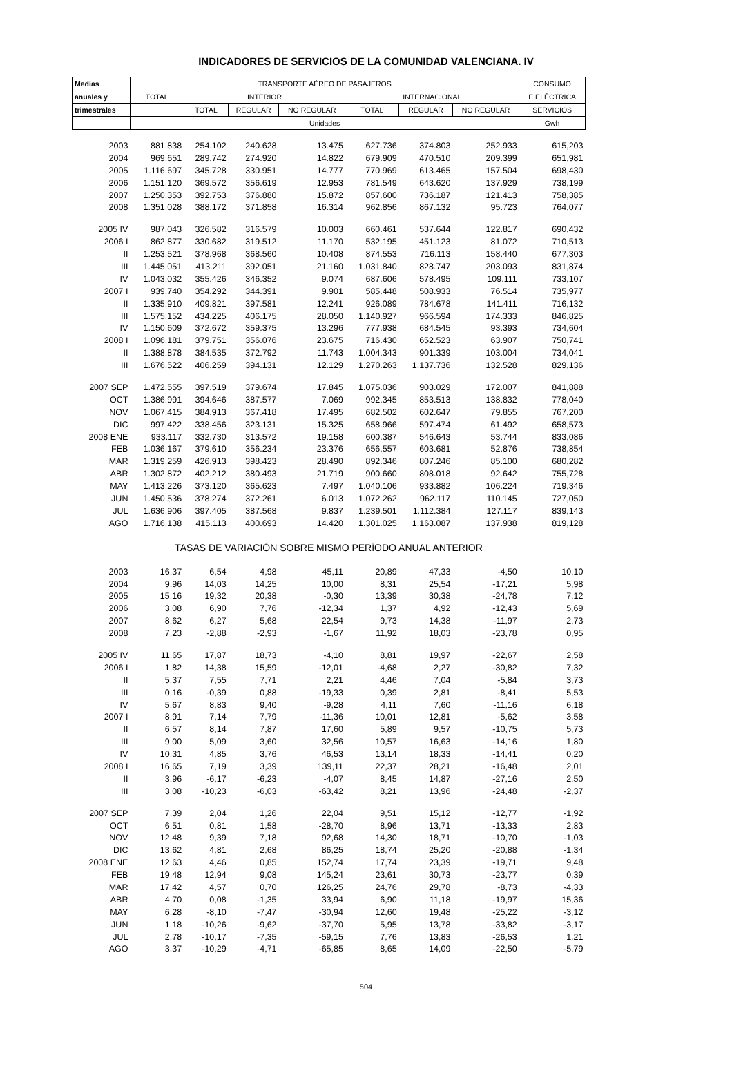INDICADORES DE SERVICIOS DE LA COMUNIDAD VALENCIANA. IV
| Medias | TRANSPORTE AÉREO DE PASAJEROS | | | | | | | CONSUMO |
| --- | --- | --- | --- | --- | --- | --- | --- | --- |
| anuales y | TOTAL | INTERIOR | | | INTERNACIONAL | | | E.ELÉCTRICA |
| trimestrales | | TOTAL | REGULAR | NO REGULAR | TOTAL | REGULAR | NO REGULAR | SERVICIOS |
| | Unidades | | | | | | | Gwh |
| 2003 | 881.838 | 254.102 | 240.628 | 13.475 | 627.736 | 374.803 | 252.933 | 615,203 |
| 2004 | 969.651 | 289.742 | 274.920 | 14.822 | 679.909 | 470.510 | 209.399 | 651,981 |
| 2005 | 1.116.697 | 345.728 | 330.951 | 14.777 | 770.969 | 613.465 | 157.504 | 698,430 |
| 2006 | 1.151.120 | 369.572 | 356.619 | 12.953 | 781.549 | 643.620 | 137.929 | 738,199 |
| 2007 | 1.250.353 | 392.753 | 376.880 | 15.872 | 857.600 | 736.187 | 121.413 | 758,385 |
| 2008 | 1.351.028 | 388.172 | 371.858 | 16.314 | 962.856 | 867.132 | 95.723 | 764,077 |
| 2005 IV | 987.043 | 326.582 | 316.579 | 10.003 | 660.461 | 537.644 | 122.817 | 690,432 |
| 2006 I | 862.877 | 330.682 | 319.512 | 11.170 | 532.195 | 451.123 | 81.072 | 710,513 |
| II | 1.253.521 | 378.968 | 368.560 | 10.408 | 874.553 | 716.113 | 158.440 | 677,303 |
| III | 1.445.051 | 413.211 | 392.051 | 21.160 | 1.031.840 | 828.747 | 203.093 | 831,874 |
| IV | 1.043.032 | 355.426 | 346.352 | 9.074 | 687.606 | 578.495 | 109.111 | 733,107 |
| 2007 I | 939.740 | 354.292 | 344.391 | 9.901 | 585.448 | 508.933 | 76.514 | 735,977 |
| II | 1.335.910 | 409.821 | 397.581 | 12.241 | 926.089 | 784.678 | 141.411 | 716,132 |
| III | 1.575.152 | 434.225 | 406.175 | 28.050 | 1.140.927 | 966.594 | 174.333 | 846,825 |
| IV | 1.150.609 | 372.672 | 359.375 | 13.296 | 777.938 | 684.545 | 93.393 | 734,604 |
| 2008 I | 1.096.181 | 379.751 | 356.076 | 23.675 | 716.430 | 652.523 | 63.907 | 750,741 |
| II | 1.388.878 | 384.535 | 372.792 | 11.743 | 1.004.343 | 901.339 | 103.004 | 734,041 |
| III | 1.676.522 | 406.259 | 394.131 | 12.129 | 1.270.263 | 1.137.736 | 132.528 | 829,136 |
| 2007 SEP | 1.472.555 | 397.519 | 379.674 | 17.845 | 1.075.036 | 903.029 | 172.007 | 841,888 |
| OCT | 1.386.991 | 394.646 | 387.577 | 7.069 | 992.345 | 853.513 | 138.832 | 778,040 |
| NOV | 1.067.415 | 384.913 | 367.418 | 17.495 | 682.502 | 602.647 | 79.855 | 767,200 |
| DIC | 997.422 | 338.456 | 323.131 | 15.325 | 658.966 | 597.474 | 61.492 | 658,573 |
| 2008 ENE | 933.117 | 332.730 | 313.572 | 19.158 | 600.387 | 546.643 | 53.744 | 833,086 |
| FEB | 1.036.167 | 379.610 | 356.234 | 23.376 | 656.557 | 603.681 | 52.876 | 738,854 |
| MAR | 1.319.259 | 426.913 | 398.423 | 28.490 | 892.346 | 807.246 | 85.100 | 680,282 |
| ABR | 1.302.872 | 402.212 | 380.493 | 21.719 | 900.660 | 808.018 | 92.642 | 755,728 |
| MAY | 1.413.226 | 373.120 | 365.623 | 7.497 | 1.040.106 | 933.882 | 106.224 | 719,346 |
| JUN | 1.450.536 | 378.274 | 372.261 | 6.013 | 1.072.262 | 962.117 | 110.145 | 727,050 |
| JUL | 1.636.906 | 397.405 | 387.568 | 9.837 | 1.239.501 | 1.112.384 | 127.117 | 839,143 |
| AGO | 1.716.138 | 415.113 | 400.693 | 14.420 | 1.301.025 | 1.163.087 | 137.938 | 819,128 |
| TASAS DE VARIACIÓN SOBRE MISMO PERÍODO ANUAL ANTERIOR | | | | | | | | |
| 2003 | 16,37 | 6,54 | 4,98 | 45,11 | 20,89 | 47,33 | -4,50 | 10,10 |
| 2004 | 9,96 | 14,03 | 14,25 | 10,00 | 8,31 | 25,54 | -17,21 | 5,98 |
| 2005 | 15,16 | 19,32 | 20,38 | -0,30 | 13,39 | 30,38 | -24,78 | 7,12 |
| 2006 | 3,08 | 6,90 | 7,76 | -12,34 | 1,37 | 4,92 | -12,43 | 5,69 |
| 2007 | 8,62 | 6,27 | 5,68 | 22,54 | 9,73 | 14,38 | -11,97 | 2,73 |
| 2008 | 7,23 | -2,88 | -2,93 | -1,67 | 11,92 | 18,03 | -23,78 | 0,95 |
| 2005 IV | 11,65 | 17,87 | 18,73 | -4,10 | 8,81 | 19,97 | -22,67 | 2,58 |
| 2006 I | 1,82 | 14,38 | 15,59 | -12,01 | -4,68 | 2,27 | -30,82 | 7,32 |
| II | 5,37 | 7,55 | 7,71 | 2,21 | 4,46 | 7,04 | -5,84 | 3,73 |
| III | 0,16 | -0,39 | 0,88 | -19,33 | 0,39 | 2,81 | -8,41 | 5,53 |
| IV | 5,67 | 8,83 | 9,40 | -9,28 | 4,11 | 7,60 | -11,16 | 6,18 |
| 2007 I | 8,91 | 7,14 | 7,79 | -11,36 | 10,01 | 12,81 | -5,62 | 3,58 |
| II | 6,57 | 8,14 | 7,87 | 17,60 | 5,89 | 9,57 | -10,75 | 5,73 |
| III | 9,00 | 5,09 | 3,60 | 32,56 | 10,57 | 16,63 | -14,16 | 1,80 |
| IV | 10,31 | 4,85 | 3,76 | 46,53 | 13,14 | 18,33 | -14,41 | 0,20 |
| 2008 I | 16,65 | 7,19 | 3,39 | 139,11 | 22,37 | 28,21 | -16,48 | 2,01 |
| II | 3,96 | -6,17 | -6,23 | -4,07 | 8,45 | 14,87 | -27,16 | 2,50 |
| III | 3,08 | -10,23 | -6,03 | -63,42 | 8,21 | 13,96 | -24,48 | -2,37 |
| 2007 SEP | 7,39 | 2,04 | 1,26 | 22,04 | 9,51 | 15,12 | -12,77 | -1,92 |
| OCT | 6,51 | 0,81 | 1,58 | -28,70 | 8,96 | 13,71 | -13,33 | 2,83 |
| NOV | 12,48 | 9,39 | 7,18 | 92,68 | 14,30 | 18,71 | -10,70 | -1,03 |
| DIC | 13,62 | 4,81 | 2,68 | 86,25 | 18,74 | 25,20 | -20,88 | -1,34 |
| 2008 ENE | 12,63 | 4,46 | 0,85 | 152,74 | 17,74 | 23,39 | -19,71 | 9,48 |
| FEB | 19,48 | 12,94 | 9,08 | 145,24 | 23,61 | 30,73 | -23,77 | 0,39 |
| MAR | 17,42 | 4,57 | 0,70 | 126,25 | 24,76 | 29,78 | -8,73 | -4,33 |
| ABR | 4,70 | 0,08 | -1,35 | 33,94 | 6,90 | 11,18 | -19,97 | 15,36 |
| MAY | 6,28 | -8,10 | -7,47 | -30,94 | 12,60 | 19,48 | -25,22 | -3,12 |
| JUN | 1,18 | -10,26 | -9,62 | -37,70 | 5,95 | 13,78 | -33,82 | -3,17 |
| JUL | 2,78 | -10,17 | -7,35 | -59,15 | 7,76 | 13,83 | -26,53 | 1,21 |
| AGO | 3,37 | -10,29 | -4,71 | -65,85 | 8,65 | 14,09 | -22,50 | -5,79 |
504